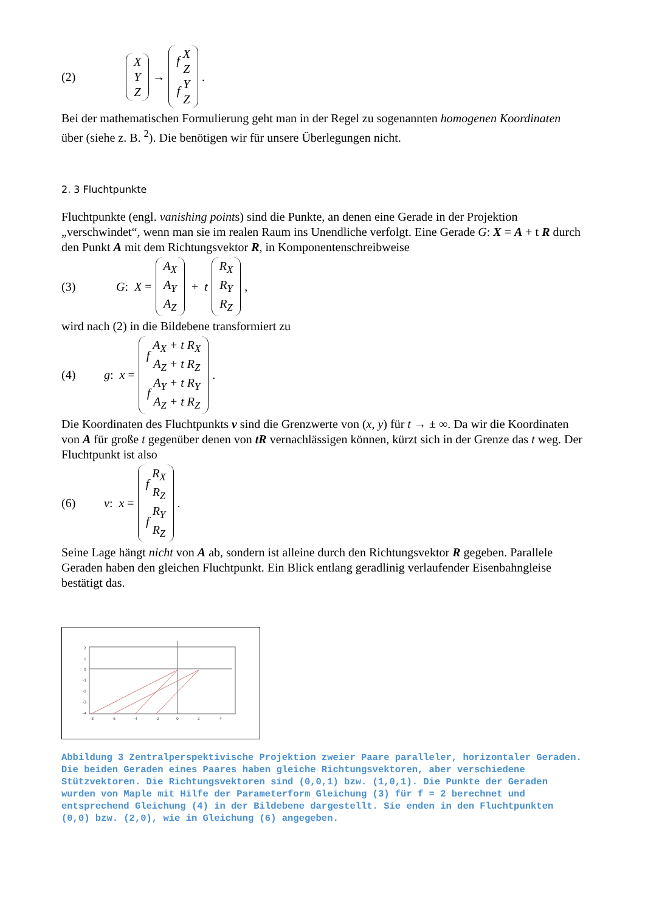(2) X Y Z → f X Z f Y Z.
Bei der mathematischen Formulierung geht man in der Regel zu sogenannten homogenen Koordinaten über (siehe z. B. <sup>2</sup>). Die benötigen wir für unsere Überlegungen nicht.
2. 3 Fluchtpunkte
Fluchtpunkte (engl. vanishing points) sind die Punkte, an denen eine Gerade in der Projektion „verschwindet“, wenn man sie im realen Raum ins Unendliche verfolgt. Eine Gerade G: X = A + t R durch den Punkt A mit dem Richtungsvektor R, in Komponentenschreibweise
(3) G: X = A<sub>X</sub> A<sub>Y</sub> A<sub>Z</sub> + t R<sub>X</sub> R<sub>Y</sub> R<sub>Z</sub>,
wird nach (2) in die Bildebene transformiert zu
(4) g: x = f A<sub>X</sub> + t R<sub>X</sub> A<sub>Z</sub> + t R<sub>Z</sub> f A<sub>Y</sub> + t R<sub>Y</sub> A<sub>Z</sub> + t R<sub>Z</sub> .
Die Koordinaten des Fluchtpunkts v sind die Grenzwerte von (x, y) für t → ± ∞. Da wir die Koordinaten von A für große t gegenüber denen von tR vernachlässigen können, kürzt sich in der Grenze das t weg. Der Fluchtpunkt ist also
(6) v: x = f R<sub>X</sub> R<sub>Z</sub> f R<sub>Y</sub> R<sub>Z</sub>.
Seine Lage hängt nicht von A ab, sondern ist alleine durch den Richtungsvektor R gegeben. Parallele Geraden haben den gleichen Fluchtpunkt. Ein Blick entlang geradlinig verlaufender Eisenbahngleise bestätigt das.
2
1
0
-1
-2
-3
-4
-8
-6
-4
-2
0
2
4
Abbildung 3 Zentralperspektivische Projektion zweier Paare paralleler, horizontaler Geraden. Die beiden Geraden eines Paares haben gleiche Richtungsvektoren, aber verschiedene Stützvektoren. Die Richtungsvektoren sind (0,0,1) bzw. (1,0,1). Die Punkte der Geraden wurden von Maple mit Hilfe der Parameterform Gleichung (3) für f = 2 berechnet und entsprechend Gleichung (4) in der Bildebene dargestellt. Sie enden in den Fluchtpunkten (0,0) bzw. (2,0), wie in Gleichung (6) angegeben.